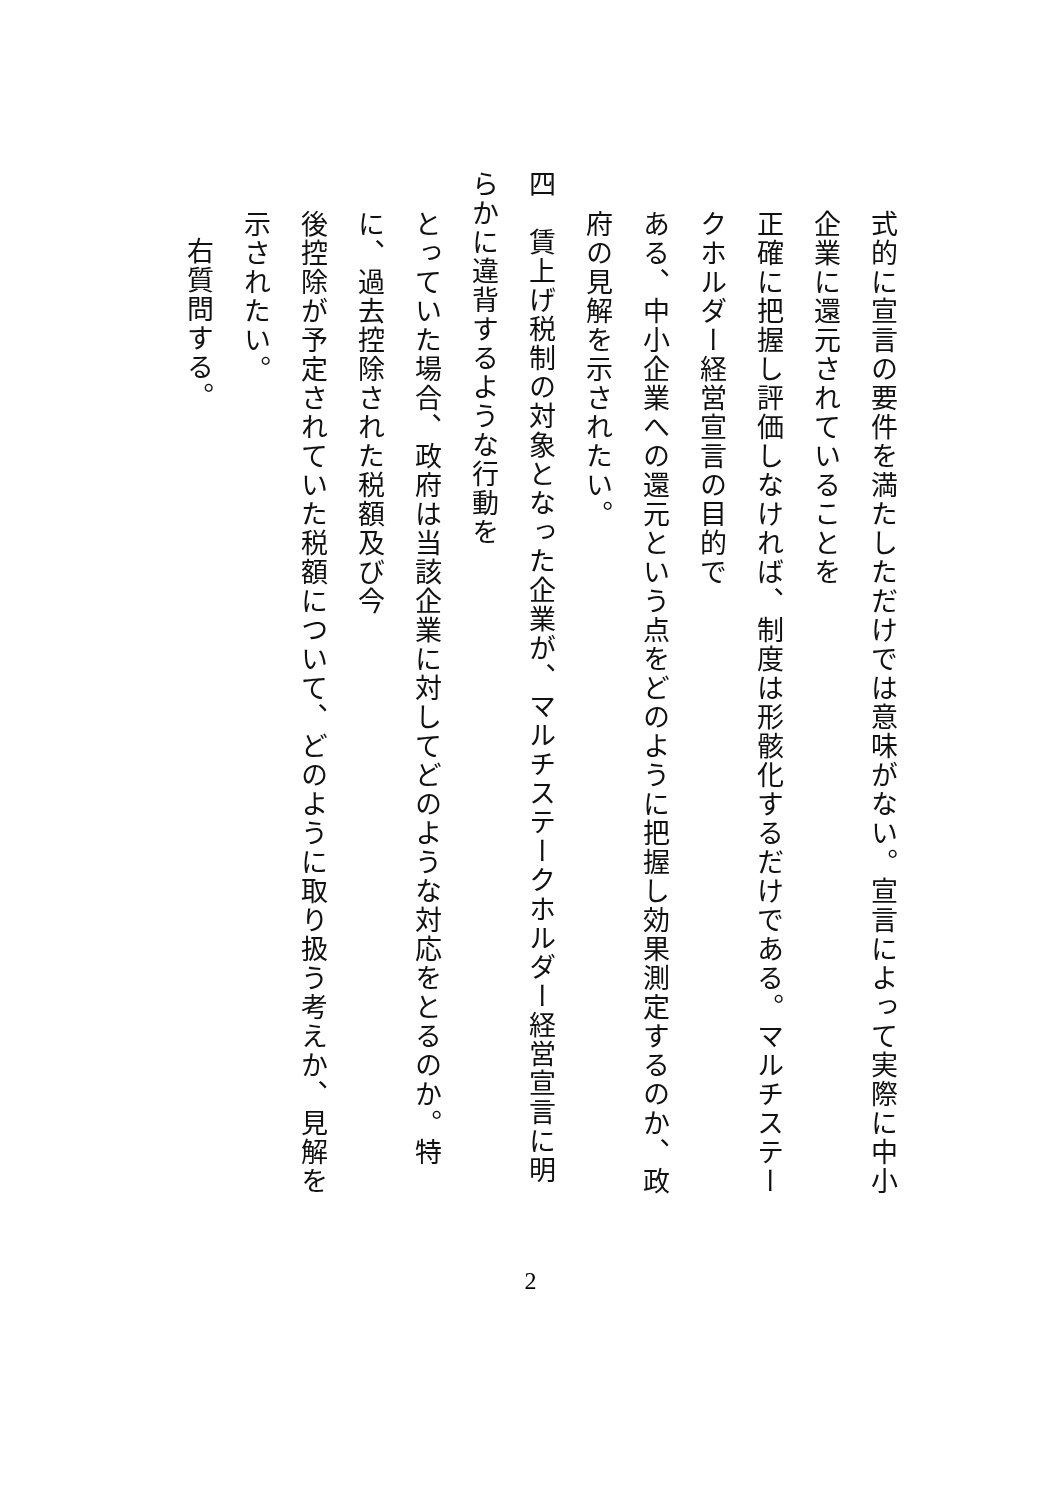式的に宣言の要件を満たしただけでは意味がない。宣言によって実際に中小企業に還元されていることを
正確に把握し評価しなければ、制度は形骸化するだけである。マルチステークホルダー経営宣言の目的で
ある、中小企業への還元という点をどのように把握し効果測定するのか、政府の見解を示されたい。
四　賃上げ税制の対象となった企業が、マルチステークホルダー経営宣言に明らかに違背するような行動を
とっていた場合、政府は当該企業に対してどのような対応をとるのか。特に、過去控除された税額及び今
後控除が予定されていた税額について、どのように取り扱う考えか、見解を示されたい。
右質問する。
2